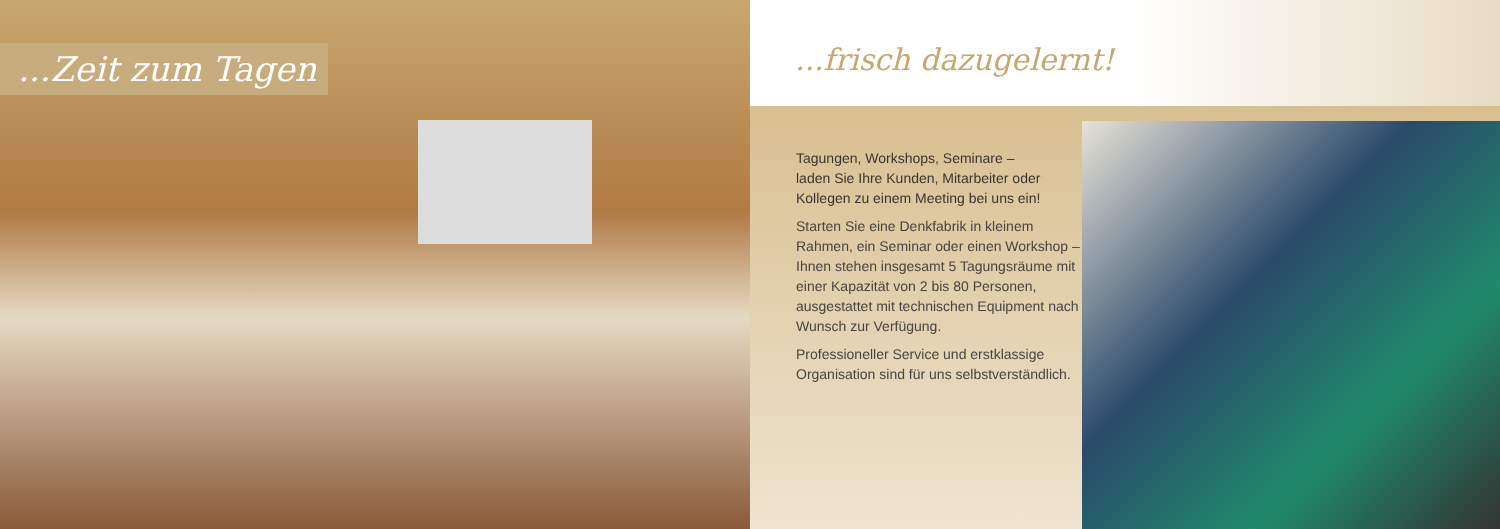...Zeit zum Tagen
...frisch dazugelernt!
Tagungen, Workshops, Seminare –
laden Sie Ihre Kunden, Mitarbeiter oder Kollegen zu einem Meeting bei uns ein!
Starten Sie eine Denkfabrik in kleinem Rahmen, ein Seminar oder einen Workshop – Ihnen stehen insgesamt 5 Tagungsräume mit einer Kapazität von 2 bis 80 Personen, ausgestattet mit technischen Equipment nach Wunsch zur Verfügung.
Professioneller Service und erstklassige Organisation sind für uns selbstverständlich.